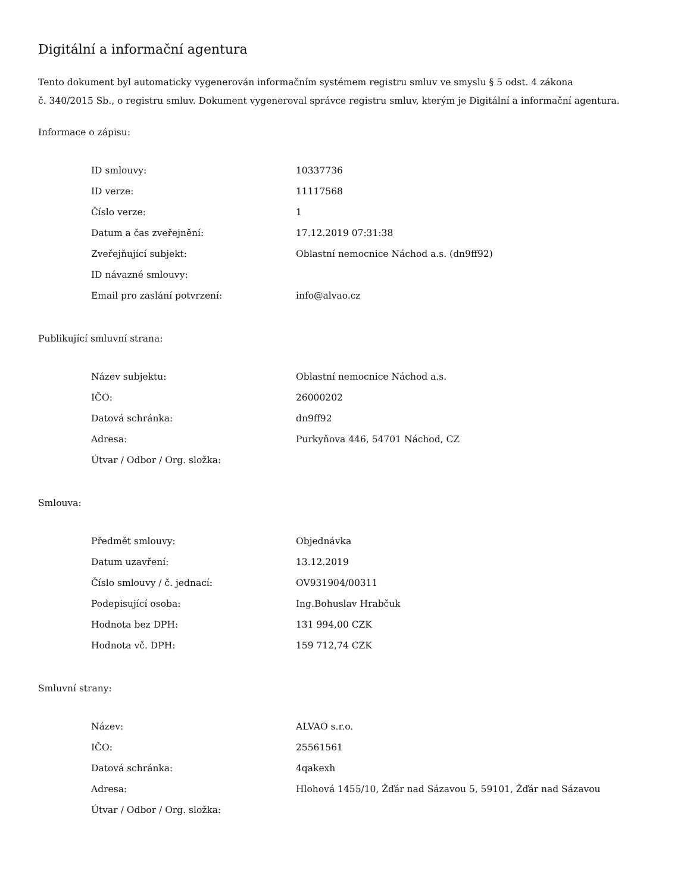Digitální a informační agentura
Tento dokument byl automaticky vygenerován informačním systémem registru smluv ve smyslu § 5 odst. 4 zákona
č. 340/2015 Sb., o registru smluv. Dokument vygeneroval správce registru smluv, kterým je Digitální a informační agentura.
Informace o zápisu:
| ID smlouvy: | 10337736 |
| ID verze: | 11117568 |
| Číslo verze: | 1 |
| Datum a čas zveřejnění: | 17.12.2019 07:31:38 |
| Zveřejňující subjekt: | Oblastní nemocnice Náchod a.s. (dn9ff92) |
| ID návazné smlouvy: | |
| Email pro zaslání potvrzení: | info@alvao.cz |
Publikující smluvní strana:
| Název subjektu: | Oblastní nemocnice Náchod a.s. |
| IČO: | 26000202 |
| Datová schránka: | dn9ff92 |
| Adresa: | Purkyňova 446, 54701 Náchod, CZ |
| Útvar / Odbor / Org. složka: | |
Smlouva:
| Předmět smlouvy: | Objednávka |
| Datum uzavření: | 13.12.2019 |
| Číslo smlouvy / č. jednací: | OV931904/00311 |
| Podepisující osoba: | Ing.Bohuslav Hrabčuk |
| Hodnota bez DPH: | 131 994,00 CZK |
| Hodnota vč. DPH: | 159 712,74 CZK |
Smluvní strany:
| Název: | ALVAO s.r.o. |
| IČO: | 25561561 |
| Datová schránka: | 4qakexh |
| Adresa: | Hlohová 1455/10, Žďár nad Sázavou 5, 59101, Žďár nad Sázavou |
| Útvar / Odbor / Org. složka: | |